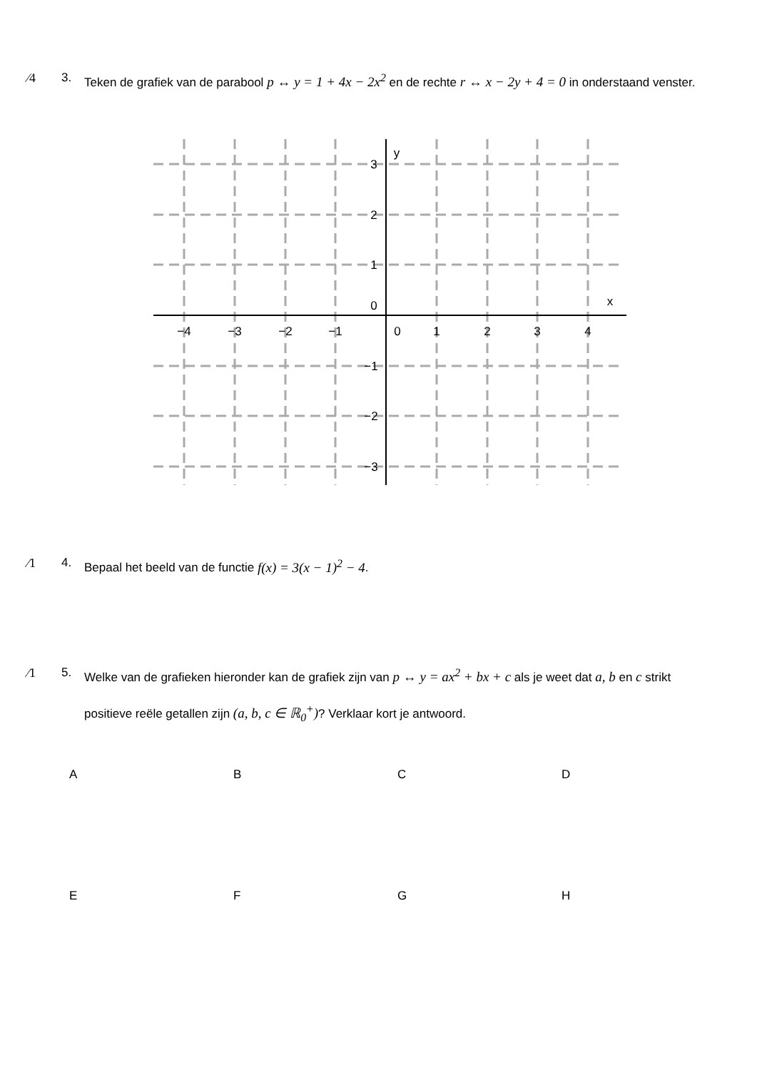⁄4 3. Teken de grafiek van de parabool p ↔ y = 1 + 4x − 2x<sup>2</sup> en de rechte r ↔ x − 2y + 4 = 0 in onderstaand venster.
−4
−3
−2
−1
0
1
2
3
4
3
2
1
0
−1
−2
−3
y
x
⁄1 4. Bepaal het beeld van de functie f(x) = 3(x − 1)<sup>2</sup> − 4.
⁄1 5. Welke van de grafieken hieronder kan de grafiek zijn van p ↔ y = ax<sup>2</sup> + bx + c als je weet dat a, b en c strikt positieve reële getallen zijn (a, b, c ∈ ℝ<sub>0</sub><sup>+</sup>)? Verklaar kort je antwoord.
A
B
C
D
E
F
G
H